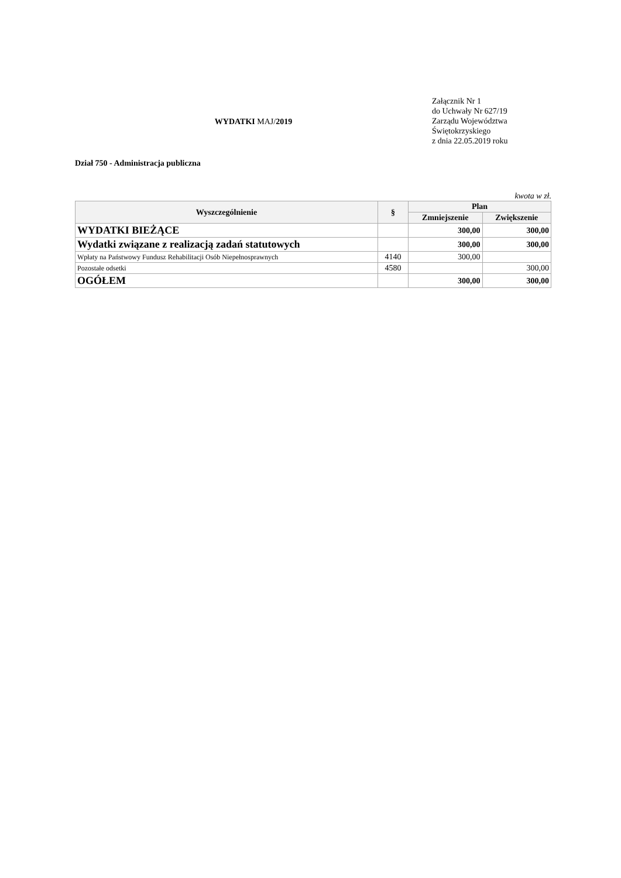WYDATKI MAJ/2019
Załącznik Nr 1
do Uchwały Nr 627/19
Zarządu Województwa
Świętokrzyskiego
z dnia 22.05.2019 roku
Dział 750 - Administracja publiczna
kwota w zł.
| Wyszczególnienie | § | Plan | |
| --- | --- | --- | --- |
| | | Zmniejszenie | Zwiększenie |
| WYDATKI BIEŻĄCE | | 300,00 | 300,00 |
| Wydatki związane z realizacją zadań statutowych | | 300,00 | 300,00 |
| Wpłaty na Państwowy Fundusz Rehabilitacji Osób Niepełnosprawnych | 4140 | 300,00 | |
| Pozostałe odsetki | 4580 | | 300,00 |
| OGÓŁEM | | 300,00 | 300,00 |